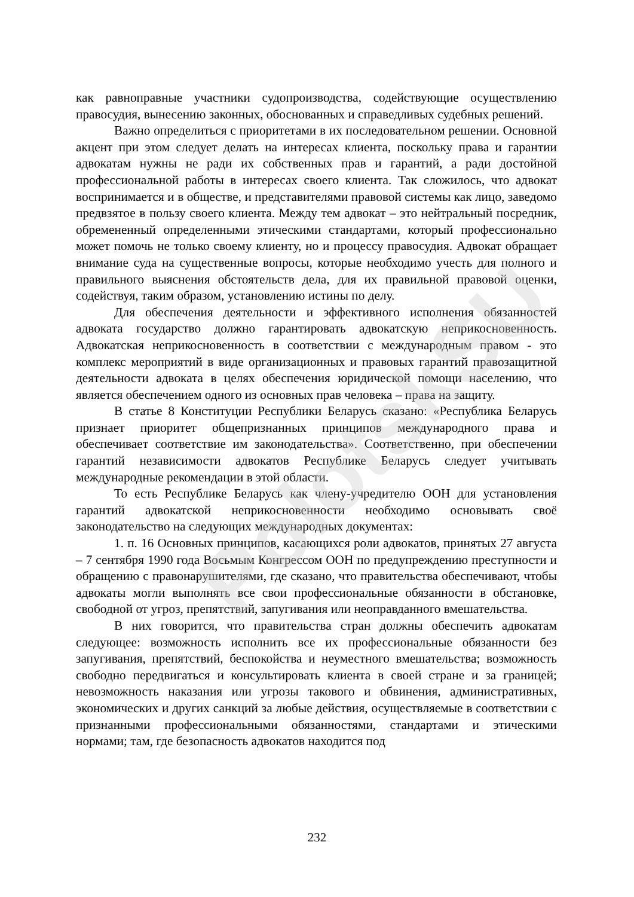как равноправные участники судопроизводства, содействующие осуществлению правосудия, вынесению законных, обоснованных и справедливых судебных решений.
Важно определиться с приоритетами в их последовательном решении. Основной акцент при этом следует делать на интересах клиента, поскольку права и гарантии адвокатам нужны не ради их собственных прав и гарантий, а ради достойной профессиональной работы в интересах своего клиента. Так сложилось, что адвокат воспринимается и в обществе, и представителями правовой системы как лицо, заведомо предвзятое в пользу своего клиента. Между тем адвокат – это нейтральный посредник, обремененный определенными этическими стандартами, который профессионально может помочь не только своему клиенту, но и процессу правосудия. Адвокат обращает внимание суда на существенные вопросы, которые необходимо учесть для полного и правильного выяснения обстоятельств дела, для их правильной правовой оценки, содействуя, таким образом, установлению истины по делу.
Для обеспечения деятельности и эффективного исполнения обязанностей адвоката государство должно гарантировать адвокатскую неприкосновенность. Адвокатская неприкосновенность в соответствии с международным правом - это комплекс мероприятий в виде организационных и правовых гарантий правозащитной деятельности адвоката в целях обеспечения юридической помощи населению, что является обеспечением одного из основных прав человека – права на защиту.
В статье 8 Конституции Республики Беларусь сказано: «Республика Беларусь признает приоритет общепризнанных принципов международного права и обеспечивает соответствие им законодательства». Соответственно, при обеспечении гарантий независимости адвокатов Республике Беларусь следует учитывать международные рекомендации в этой области.
То есть Республике Беларусь как члену-учредителю ООН для установления гарантий адвокатской неприкосновенности необходимо основывать своё законодательство на следующих международных документах:
1. п. 16 Основных принципов, касающихся роли адвокатов, принятых 27 августа – 7 сентября 1990 года Восьмым Конгрессом ООН по предупреждению преступности и обращению с правонарушителями, где сказано, что правительства обеспечивают, чтобы адвокаты могли выполнять все свои профессиональные обязанности в обстановке, свободной от угроз, препятствий, запугивания или неоправданного вмешательства.
В них говорится, что правительства стран должны обеспечить адвокатам следующее: возможность исполнить все их профессиональные обязанности без запугивания, препятствий, беспокойства и неуместного вмешательства; возможность свободно передвигаться и консультировать клиента в своей стране и за границей; невозможность наказания или угрозы такового и обвинения, административных, экономических и других санкций за любые действия, осуществляемые в соответствии с признанными профессиональными обязанностями, стандартами и этическими нормами; там, где безопасность адвокатов находится под
PolotskSU
232